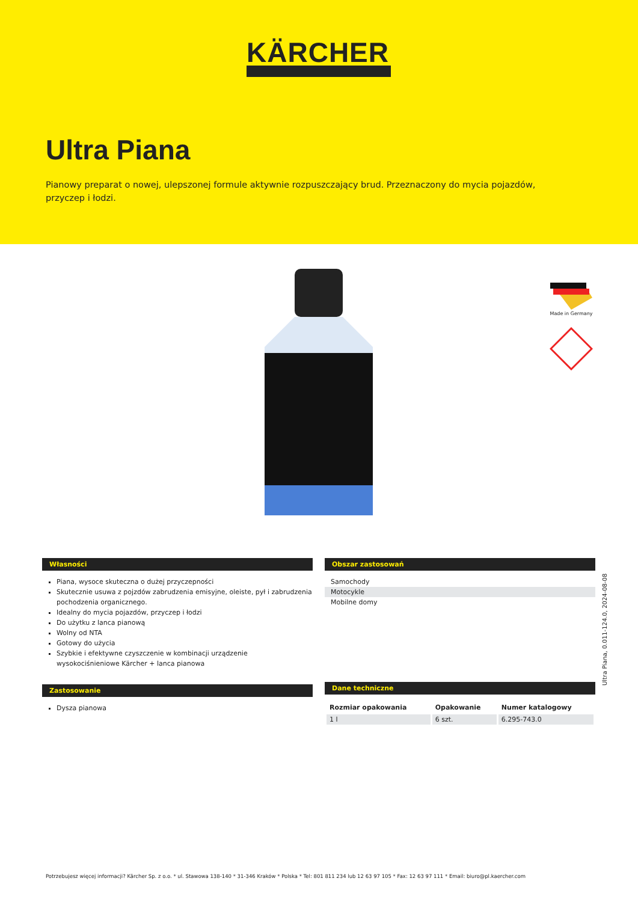KÄRCHER
Ultra Piana
Pianowy preparat o nowej, ulepszonej formule aktywnie rozpuszczający brud. Przeznaczony do mycia pojazdów, przyczep i łodzi.
Made in Germany
Własności
Piana, wysoce skuteczna o dużej przyczepności
Skutecznie usuwa z pojzdów zabrudzenia emisyjne, oleiste, pył i zabrudzenia pochodzenia organicznego.
Idealny do mycia pojazdów, przyczep i łodzi
Do użytku z lanca pianową
Wolny od NTA
Gotowy do użycia
Szybkie i efektywne czyszczenie w kombinacji urządzenie wysokociśnieniowe Kärcher + lanca pianowa
Zastosowanie
Dysza pianowa
Obszar zastosowań
Samochody
Motocykle
Mobilne domy
Dane techniczne
| Rozmiar opakowania | Opakowanie | Numer katalogowy |
| --- | --- | --- |
| 1 l | 6 szt. | 6.295-743.0 |
Ultra Piana, 0.011-124.0, 2024-08-08
Potrzebujesz więcej informacji? Kärcher Sp. z o.o. * ul. Stawowa 138-140 * 31-346 Kraków * Polska * Tel: 801 811 234 lub 12 63 97 105 * Fax: 12 63 97 111 * Email: biuro@pl.kaercher.com